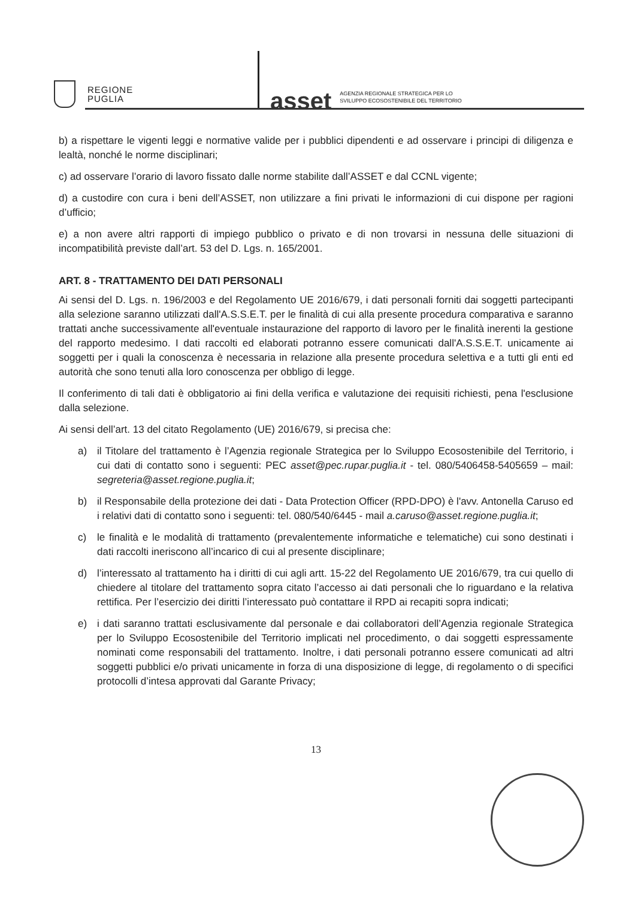REGIONE
PUGLIA
asset AGENZIA REGIONALE STRATEGICA PER LO
SVILUPPO ECOSOSTENIBILE DEL TERRITORIO
b) a rispettare le vigenti leggi e normative valide per i pubblici dipendenti e ad osservare i principi di diligenza e lealtà, nonché le norme disciplinari;
c) ad osservare l’orario di lavoro fissato dalle norme stabilite dall’ASSET e dal CCNL vigente;
d) a custodire con cura i beni dell’ASSET, non utilizzare a fini privati le informazioni di cui dispone per ragioni d’ufficio;
e) a non avere altri rapporti di impiego pubblico o privato e di non trovarsi in nessuna delle situazioni di incompatibilità previste dall’art. 53 del D. Lgs. n. 165/2001.
ART. 8 - TRATTAMENTO DEI DATI PERSONALI
Ai sensi del D. Lgs. n. 196/2003 e del Regolamento UE 2016/679, i dati personali forniti dai soggetti partecipanti alla selezione saranno utilizzati dall'A.S.S.E.T. per le finalità di cui alla presente procedura comparativa e saranno trattati anche successivamente all'eventuale instaurazione del rapporto di lavoro per le finalità inerenti la gestione del rapporto medesimo. I dati raccolti ed elaborati potranno essere comunicati dall'A.S.S.E.T. unicamente ai soggetti per i quali la conoscenza è necessaria in relazione alla presente procedura selettiva e a tutti gli enti ed autorità che sono tenuti alla loro conoscenza per obbligo di legge.
Il conferimento di tali dati è obbligatorio ai fini della verifica e valutazione dei requisiti richiesti, pena l'esclusione dalla selezione.
Ai sensi dell’art. 13 del citato Regolamento (UE) 2016/679, si precisa che:
a) il Titolare del trattamento è l’Agenzia regionale Strategica per lo Sviluppo Ecosostenibile del Territorio, i cui dati di contatto sono i seguenti: PEC asset@pec.rupar.puglia.it - tel. 080/5406458-5405659 – mail: segreteria@asset.regione.puglia.it;
b) il Responsabile della protezione dei dati - Data Protection Officer (RPD-DPO) è l'avv. Antonella Caruso ed i relativi dati di contatto sono i seguenti: tel. 080/540/6445 - mail a.caruso@asset.regione.puglia.it;
c) le finalità e le modalità di trattamento (prevalentemente informatiche e telematiche) cui sono destinati i dati raccolti ineriscono all’incarico di cui al presente disciplinare;
d) l’interessato al trattamento ha i diritti di cui agli artt. 15-22 del Regolamento UE 2016/679, tra cui quello di chiedere al titolare del trattamento sopra citato l’accesso ai dati personali che lo riguardano e la relativa rettifica. Per l’esercizio dei diritti l’interessato può contattare il RPD ai recapiti sopra indicati;
e) i dati saranno trattati esclusivamente dal personale e dai collaboratori dell’Agenzia regionale Strategica per lo Sviluppo Ecosostenibile del Territorio implicati nel procedimento, o dai soggetti espressamente nominati come responsabili del trattamento. Inoltre, i dati personali potranno essere comunicati ad altri soggetti pubblici e/o privati unicamente in forza di una disposizione di legge, di regolamento o di specifici protocolli d’intesa approvati dal Garante Privacy;
13